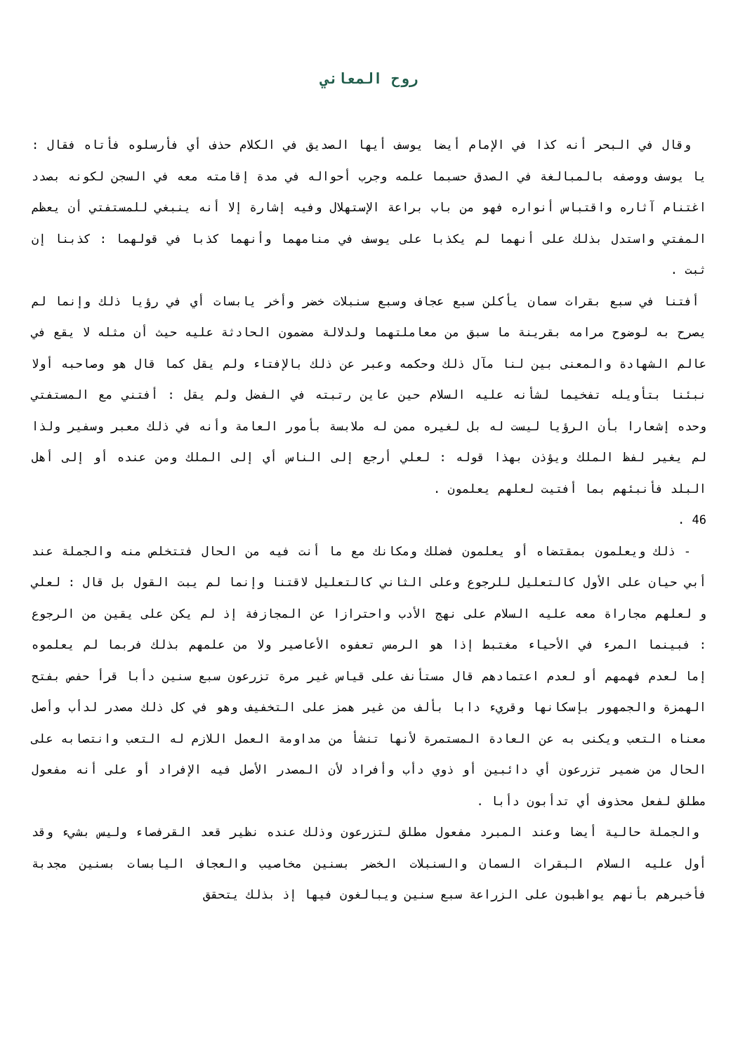روح المعاني
وقال في البحر أنه كذا في الإمام أيضا يوسف أيها الصديق في الكلام حذف أي فأرسلوه فأتاه فقال : يا يوسف ووصفه بالمبالغة في الصدق حسبما علمه وجرب أحواله في مدة إقامته معه في السجن لكونه بصدد اغتنام آثاره واقتباس أنواره فهو من باب براعة الإستهلال وفيه إشارة إلا أنه ينبغي للمستفتي أن يعظم المفتي واستدل بذلك على أنهما لم يكذبا على يوسف في منامهما وأنهما كذبا في قولهما : كذبنا إن ثبت .
أفتنا في سبع بقرات سمان يأكلن سبع عجاف وسبع سنبلات خضر وأخر يابسات أي في رؤيا ذلك وإنما لم يصرح به لوضوح مرامه بقرينة ما سبق من معاملتهما ولدلالة مضمون الحادثة عليه حيث أن مثله لا يقع في عالم الشهادة والمعنى بين لنا مآل ذلك وحكمه وعبر عن ذلك بالإفتاء ولم يقل كما قال هو وصاحبه أولا نبئنا بتأويله تفخيما لشأنه عليه السلام حين عاين رتبته في الفضل ولم يقل : أفتني مع المستفتي وحده إشعارا بأن الرؤيا ليست له بل لغيره ممن له ملابسة بأمور العامة وأنه في ذلك معبر وسفير ولذا لم يغير لفظ الملك ويؤذن بهذا قوله : لعلي أرجع إلى الناس أي إلى الملك ومن عنده أو إلى أهل البلد فأنبئهم بما أفتيت لعلهم يعلمون .
46 .
- ذلك ويعلمون بمقتضاه أو يعلمون فضلك ومكانك مع ما أنت فيه من الحال فتتخلص منه والجملة عند أبي حيان على الأول كالتعليل للرجوع وعلى الثاني كالتعليل لاقتنا وإنما لم يبت القول بل قال : لعلي و لعلهم مجاراة معه عليه السلام على نهج الأدب واحترازا عن المجازفة إذ لم يكن على يقين من الرجوع : فبينما المرء في الأحياء مغتبط إذا هو الرمس تعفوه الأعاصير ولا من علمهم بذلك فربما لم يعلموه إما لعدم فهمهم أو لعدم اعتمادهم قال مستأنف على قياس غير مرة تزرعون سبع سنين دأبا قرأ حفص بفتح الهمزة والجمهور بإسكانها وقريء دابا بألف من غير همز على التخفيف وهو في كل ذلك مصدر لدأب وأصل معناه التعب ويكنى به عن العادة المستمرة لأنها تنشأ من مداومة العمل اللازم له التعب وانتصابه على الحال من ضمير تزرعون أي دائبين أو ذوي دأب وأفراد لأن المصدر الأصل فيه الإفراد أو على أنه مفعول مطلق لفعل محذوف أي تدأبون دأبا .
والجملة حالية أيضا وعند المبرد مفعول مطلق لتزرعون وذلك عنده نظير قعد القرفصاء وليس بشيء وقد أول عليه السلام البقرات السمان والسنبلات الخضر بسنين مخاصيب والعجاف اليابسات بسنين مجدبة فأخبرهم بأنهم يواظبون على الزراعة سبع سنين ويبالغون فيها إذ بذلك يتحقق